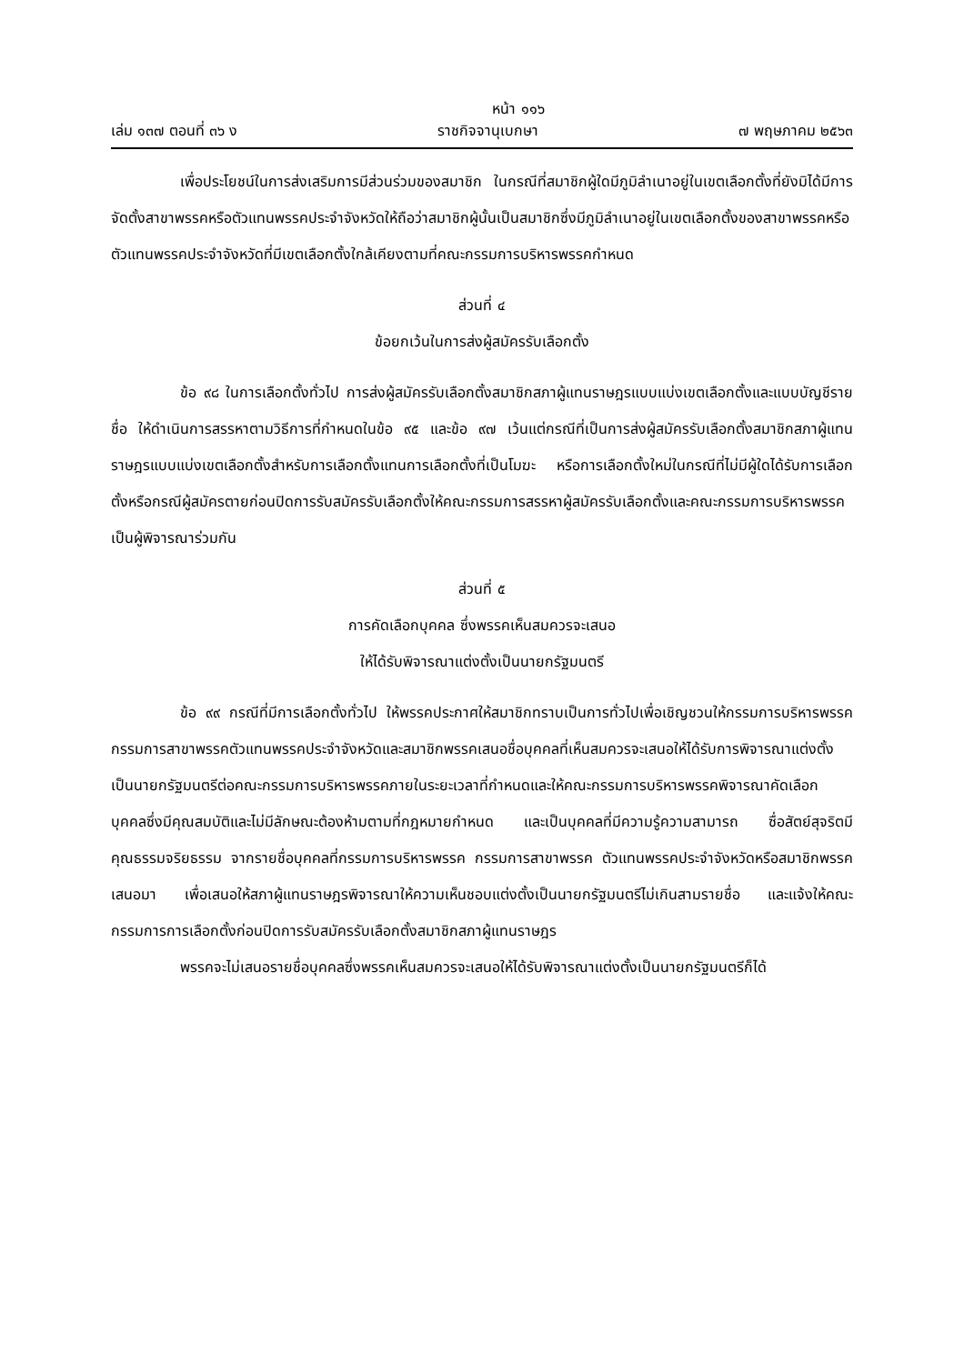หน้า ๑๑๖
เล่ม ๑๓๗ ตอนที่ ๓๖ ง ราชกิจจานุเบกษา ๗ พฤษภาคม ๒๕๖๓
เพื่อประโยชน์ในการส่งเสริมการมีส่วนร่วมของสมาชิก ในกรณีที่สมาชิกผู้ใดมีภูมิลำเนาอยู่ในเขตเลือกตั้งที่ยังมิได้มีการจัดตั้งสาขาพรรคหรือตัวแทนพรรคประจำจังหวัดให้ถือว่าสมาชิกผู้นั้นเป็นสมาชิกซึ่งมีภูมิลำเนาอยู่ในเขตเลือกตั้งของสาขาพรรคหรือตัวแทนพรรคประจำจังหวัดที่มีเขตเลือกตั้งใกล้เคียงตามที่คณะกรรมการบริหารพรรคกำหนด
ส่วนที่ ๔
ข้อยกเว้นในการส่งผู้สมัครรับเลือกตั้ง
ข้อ ๙๘ ในการเลือกตั้งทั่วไป การส่งผู้สมัครรับเลือกตั้งสมาชิกสภาผู้แทนราษฎรแบบแบ่งเขตเลือกตั้งและแบบบัญชีรายชื่อ ให้ดำเนินการสรรหาตามวิธีการที่กำหนดในข้อ ๙๕ และข้อ ๙๗ เว้นแต่กรณีที่เป็นการส่งผู้สมัครรับเลือกตั้งสมาชิกสภาผู้แทนราษฎรแบบแบ่งเขตเลือกตั้งสำหรับการเลือกตั้งแทนการเลือกตั้งที่เป็นโมฆะ หรือการเลือกตั้งใหม่ในกรณีที่ไม่มีผู้ใดได้รับการเลือกตั้งหรือกรณีผู้สมัครตายก่อนปิดการรับสมัครรับเลือกตั้งให้คณะกรรมการสรรหาผู้สมัครรับเลือกตั้งและคณะกรรมการบริหารพรรคเป็นผู้พิจารณาร่วมกัน
ส่วนที่ ๕
การคัดเลือกบุคคล ซึ่งพรรคเห็นสมควรจะเสนอ
ให้ได้รับพิจารณาแต่งตั้งเป็นนายกรัฐมนตรี
ข้อ ๙๙ กรณีที่มีการเลือกตั้งทั่วไป ให้พรรคประกาศให้สมาชิกทราบเป็นการทั่วไปเพื่อเชิญชวนให้กรรมการบริหารพรรคกรรมการสาขาพรรคตัวแทนพรรคประจำจังหวัดและสมาชิกพรรคเสนอชื่อบุคคลที่เห็นสมควรจะเสนอให้ได้รับการพิจารณาแต่งตั้งเป็นนายกรัฐมนตรีต่อคณะกรรมการบริหารพรรคภายในระยะเวลาที่กำหนดและให้คณะกรรมการบริหารพรรคพิจารณาคัดเลือกบุคคลซึ่งมีคุณสมบัติและไม่มีลักษณะต้องห้ามตามที่กฎหมายกำหนด และเป็นบุคคลที่มีความรู้ความสามารถ ซื่อสัตย์สุจริตมีคุณธรรมจริยธรรม จากรายชื่อบุคคลที่กรรมการบริหารพรรค กรรมการสาขาพรรค ตัวแทนพรรคประจำจังหวัดหรือสมาชิกพรรคเสนอมา เพื่อเสนอให้สภาผู้แทนราษฎรพิจารณาให้ความเห็นชอบแต่งตั้งเป็นนายกรัฐมนตรีไม่เกินสามรายชื่อ และแจ้งให้คณะกรรมการการเลือกตั้งก่อนปิดการรับสมัครรับเลือกตั้งสมาชิกสภาผู้แทนราษฎร
พรรคจะไม่เสนอรายชื่อบุคคลซึ่งพรรคเห็นสมควรจะเสนอให้ได้รับพิจารณาแต่งตั้งเป็นนายกรัฐมนตรีก็ได้